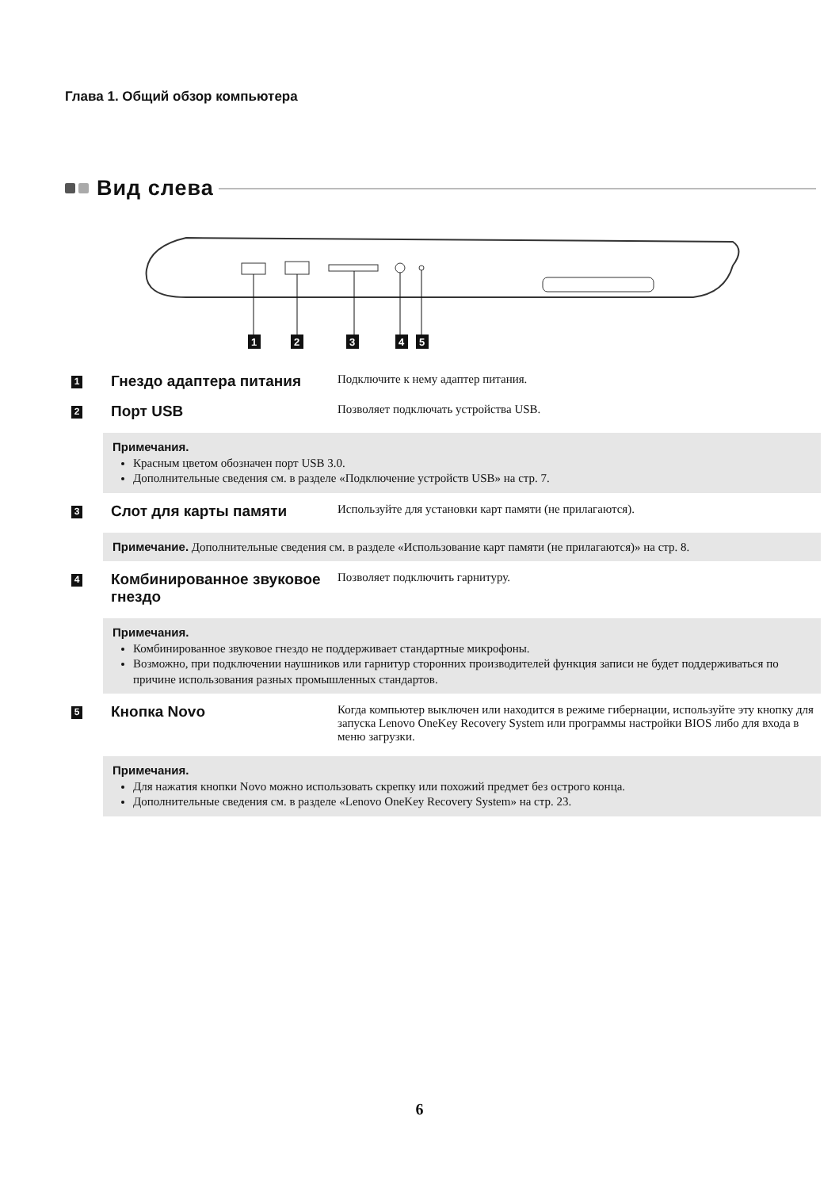Глава 1. Общий обзор компьютера
Вид слева
1
2
3
4
5
1
Гнездо адаптера питания
Подключите к нему адаптер питания.
2
Порт USB
Позволяет подключать устройства USB.
Примечания.
Красным цветом обозначен порт USB 3.0.
Дополнительные сведения см. в разделе «Подключение устройств USB» на стр. 7.
3
Слот для карты памяти
Используйте для установки карт памяти (не прилагаются).
Примечание. Дополнительные сведения см. в разделе «Использование карт памяти (не прилагаются)» на стр. 8.
4
Комбинированное звуковое гнездо
Позволяет подключить гарнитуру.
Примечания.
Комбинированное звуковое гнездо не поддерживает стандартные микрофоны.
Возможно, при подключении наушников или гарнитур сторонних производителей функция записи не будет поддерживаться по причине использования разных промышленных стандартов.
5
Кнопка Novo
Когда компьютер выключен или находится в режиме гибернации, используйте эту кнопку для запуска Lenovo OneKey Recovery System или программы настройки BIOS либо для входа в меню загрузки.
Примечания.
Для нажатия кнопки Novo можно использовать скрепку или похожий предмет без острого конца.
Дополнительные сведения см. в разделе «Lenovo OneKey Recovery System» на стр. 23.
6